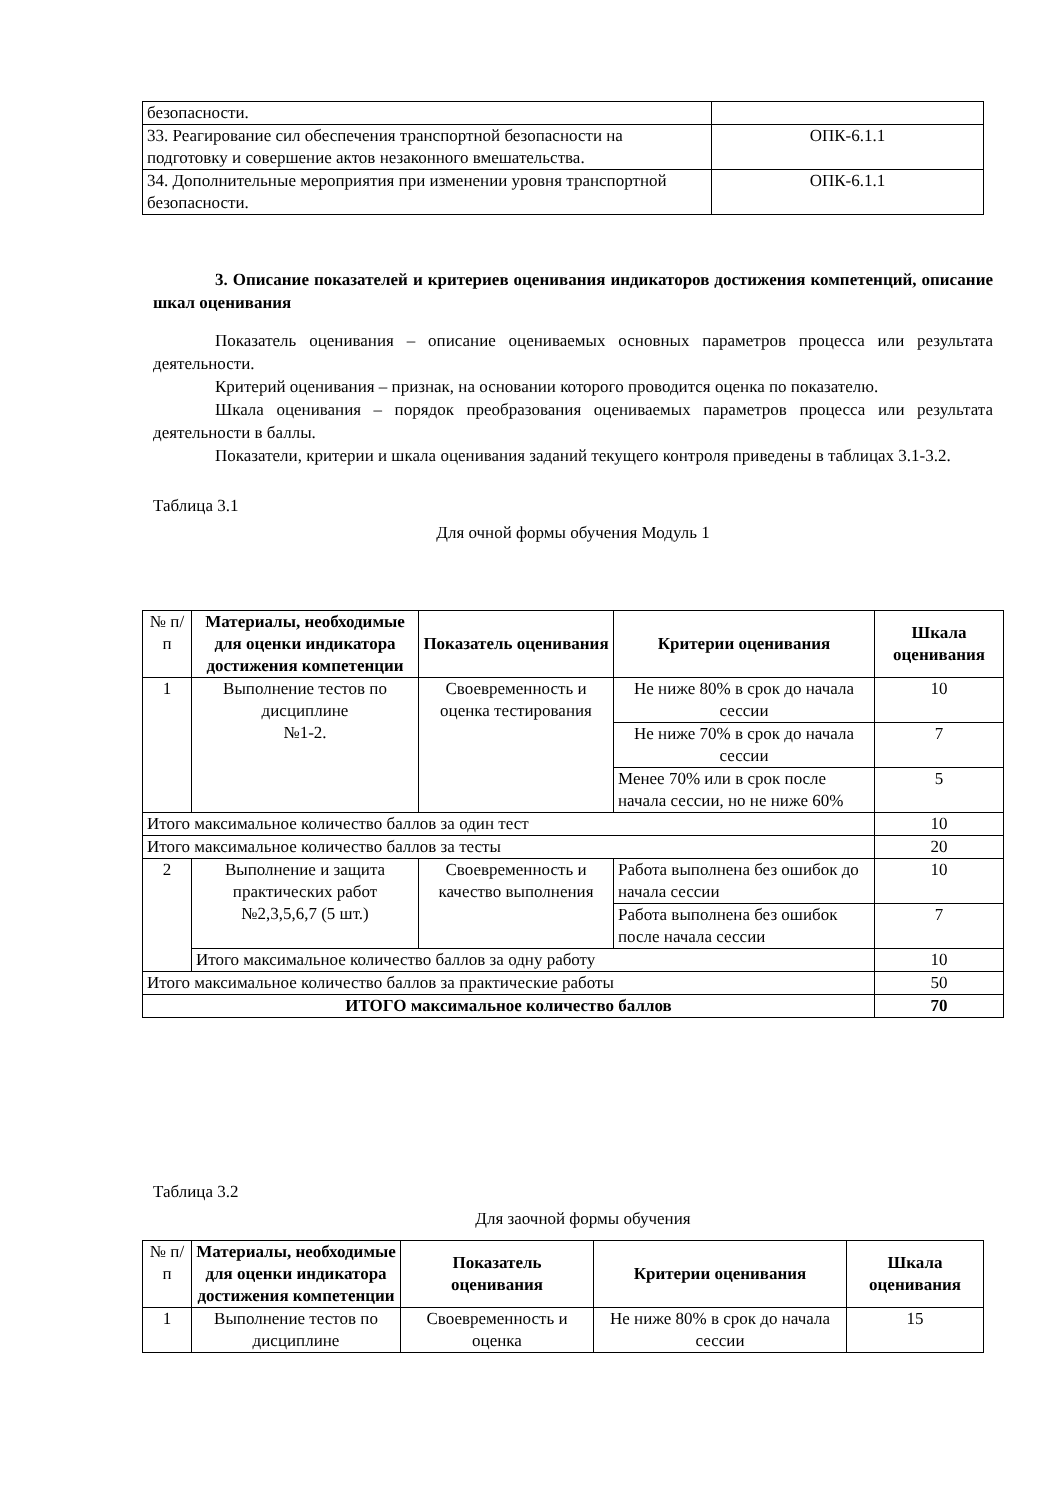| безопасности. | |
| 33. Реагирование сил обеспечения транспортной безопасности на подготовку и совершение актов незаконного вмешательства. | ОПК-6.1.1 |
| 34. Дополнительные мероприятия при изменении уровня транспортной безопасности. | ОПК-6.1.1 |
3. Описание показателей и критериев оценивания индикаторов достижения компетенций, описание шкал оценивания
Показатель оценивания – описание оцениваемых основных параметров процесса или результата деятельности.
Критерий оценивания – признак, на основании которого проводится оценка по показателю.
Шкала оценивания – порядок преобразования оцениваемых параметров процесса или результата деятельности в баллы.
Показатели, критерии и шкала оценивания заданий текущего контроля приведены в таблицах 3.1-3.2.
Таблица 3.1
Для очной формы обучения Модуль 1
| № п/п | Материалы, необходимые для оценки индикатора достижения компетенции | Показатель оценивания | Критерии оценивания | Шкала оценивания |
| 1 | Выполнение тестов по дисциплине №1-2. | Своевременность и оценка тестирования | Не ниже 80% в срок до начала сессии | 10 |
| | | | Не ниже 70% в срок до начала сессии | 7 |
| | | | Менее 70% или в срок после начала сессии, но не ниже 60% | 5 |
| Итого максимальное количество баллов за один тест | | | | 10 |
| Итого максимальное количество баллов за тесты | | | | 20 |
| 2 | Выполнение и защита практических работ №2,3,5,6,7 (5 шт.) | Своевременность и качество выполнения | Работа выполнена без ошибок до начала сессии | 10 |
| | | | Работа выполнена без ошибок после начала сессии | 7 |
| | Итого максимальное количество баллов за одну работу | | | 10 |
| Итого максимальное количество баллов за практические работы | | | | 50 |
| ИТОГО максимальное количество баллов | | | | 70 |
Таблица 3.2
Для заочной формы обучения
| № п/п | Материалы, необходимые для оценки индикатора достижения компетенции | Показатель оценивания | Критерии оценивания | Шкала оценивания |
| 1 | Выполнение тестов по дисциплине | Своевременность и оценка | Не ниже 80% в срок до начала сессии | 15 |